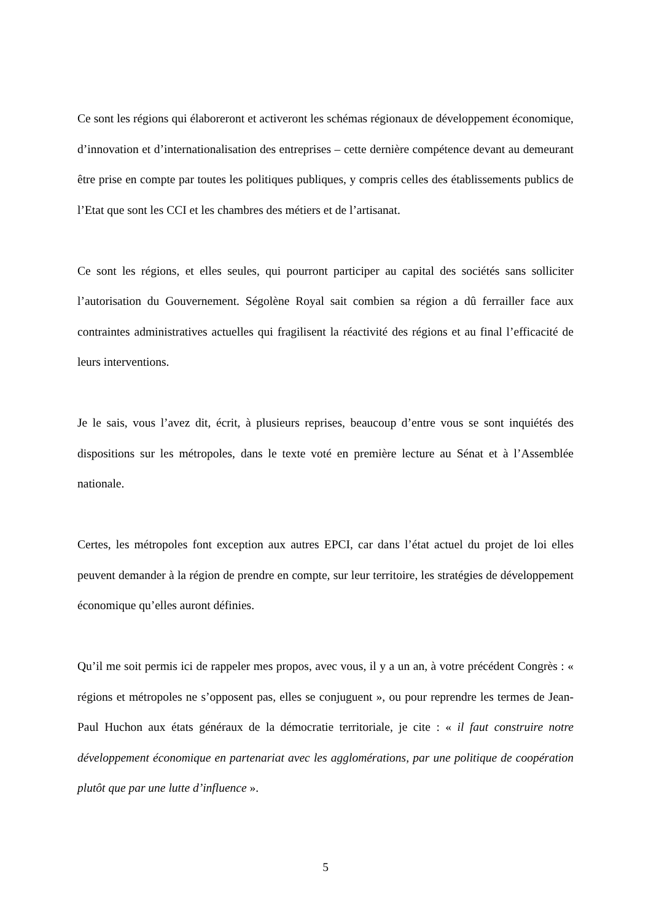Ce sont les régions qui élaboreront et activeront les schémas régionaux de développement économique, d’innovation et d’internationalisation des entreprises – cette dernière compétence devant au demeurant être prise en compte par toutes les politiques publiques, y compris celles des établissements publics de l’Etat que sont les CCI et les chambres des métiers et de l’artisanat.
Ce sont les régions, et elles seules, qui pourront participer au capital des sociétés sans solliciter l’autorisation du Gouvernement. Ségolène Royal sait combien sa région a dû ferrailler face aux contraintes administratives actuelles qui fragilisent la réactivité des régions et au final l’efficacité de leurs interventions.
Je le sais, vous l’avez dit, écrit, à plusieurs reprises, beaucoup d’entre vous se sont inquiétés des dispositions sur les métropoles, dans le texte voté en première lecture au Sénat et à l’Assemblée nationale.
Certes, les métropoles font exception aux autres EPCI, car dans l’état actuel du projet de loi elles peuvent demander à la région de prendre en compte, sur leur territoire, les stratégies de développement économique qu’elles auront définies.
Qu’il me soit permis ici de rappeler mes propos, avec vous, il y a un an, à votre précédent Congrès : « régions et métropoles ne s’opposent pas, elles se conjuguent », ou pour reprendre les termes de Jean-Paul Huchon aux états généraux de la démocratie territoriale, je cite : « il faut construire notre développement économique en partenariat avec les agglomérations, par une politique de coopération plutôt que par une lutte d’influence ».
5